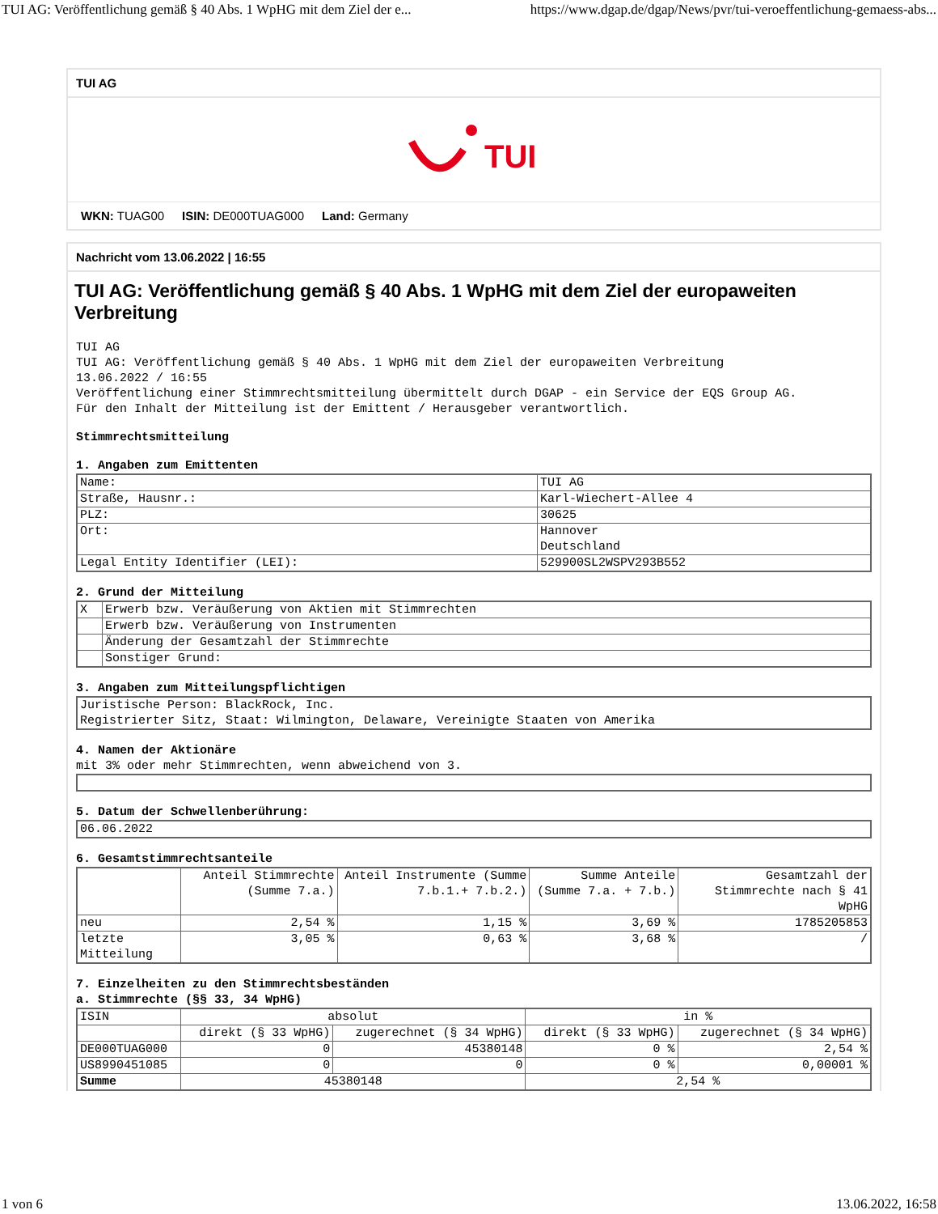TUI AG: Veröffentlichung gemäß § 40 Abs. 1 WpHG mit dem Ziel der e... https://www.dgap.de/dgap/News/pvr/tui-veroeffentlichung-gemaess-abs...
TUI AG
TUI
WKN: TUAG00 ISIN: DE000TUAG000 Land: Germany
Nachricht vom 13.06.2022 | 16:55
TUI AG: Veröffentlichung gemäß § 40 Abs. 1 WpHG mit dem Ziel der europaweiten Verbreitung
TUI AG
TUI AG: Veröffentlichung gemäß § 40 Abs. 1 WpHG mit dem Ziel der europaweiten Verbreitung
13.06.2022 / 16:55
Veröffentlichung einer Stimmrechtsmitteilung übermittelt durch DGAP - ein Service der EQS Group AG.
Für den Inhalt der Mitteilung ist der Emittent / Herausgeber verantwortlich.
Stimmrechtsmitteilung
1. Angaben zum Emittenten
| Name: | TUI AG |
| Straße, Hausnr.: | Karl-Wiechert-Allee 4 |
| PLZ: | 30625 |
| Ort: | Hannover Deutschland |
| Legal Entity Identifier (LEI): | 529900SL2WSPV293B552 |
2. Grund der Mitteilung
| X | Erwerb bzw. Veräußerung von Aktien mit Stimmrechten |
| | Erwerb bzw. Veräußerung von Instrumenten |
| | Änderung der Gesamtzahl der Stimmrechte |
| | Sonstiger Grund: |
3. Angaben zum Mitteilungspflichtigen
| Juristische Person: BlackRock, Inc. Registrierter Sitz, Staat: Wilmington, Delaware, Vereinigte Staaten von Amerika |
4. Namen der Aktionäre
mit 3% oder mehr Stimmrechten, wenn abweichend von 3.
5. Datum der Schwellenberührung:
| 06.06.2022 |
6. Gesamtstimmrechtsanteile
| | Anteil Stimmrechte (Summe 7.a.) | Anteil Instrumente (Summe 7.b.1.+ 7.b.2.) | Summe Anteile (Summe 7.a. + 7.b.) | Gesamtzahl der Stimmrechte nach § 41 WpHG |
| --- | --- | --- | --- | --- |
| neu | 2,54 % | 1,15 % | 3,69 % | 1785205853 |
| letzte Mitteilung | 3,05 % | 0,63 % | 3,68 % | / |
7. Einzelheiten zu den Stimmrechtsbeständen
a. Stimmrechte (§§ 33, 34 WpHG)
| ISIN | absolut | | in % | |
| --- | --- | --- | --- | --- |
| | direkt (§ 33 WpHG) | zugerechnet (§ 34 WpHG) | direkt (§ 33 WpHG) | zugerechnet (§ 34 WpHG) |
| DE000TUAG000 | 0 | 45380148 | 0 % | 2,54 % |
| US8990451085 | 0 | 0 | 0 % | 0,00001 % |
| Summe | 45380148 | | 2,54 % | |
1 von 6 13.06.2022, 16:58